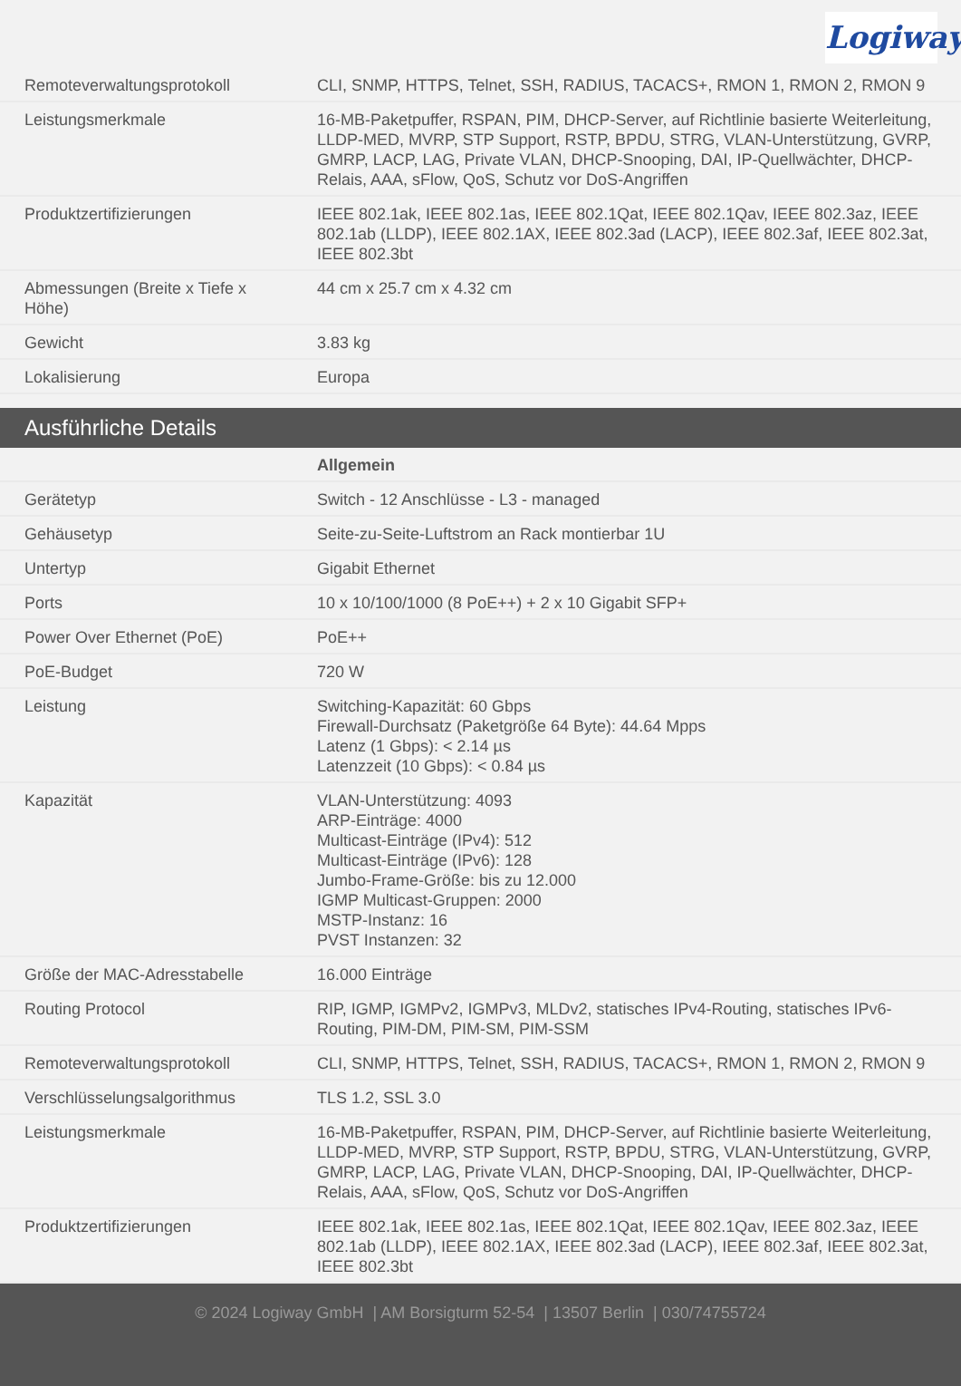Logiway
| Remoteverwaltungsprotokoll | CLI, SNMP, HTTPS, Telnet, SSH, RADIUS, TACACS+, RMON 1, RMON 2, RMON 9 |
| Leistungsmerkmale | 16-MB-Paketpuffer, RSPAN, PIM, DHCP-Server, auf Richtlinie basierte Weiterleitung, LLDP-MED, MVRP, STP Support, RSTP, BPDU, STRG, VLAN-Unterstützung, GVRP, GMRP, LACP, LAG, Private VLAN, DHCP-Snooping, DAI, IP-Quellwächter, DHCP-Relais, AAA, sFlow, QoS, Schutz vor DoS-Angriffen |
| Produktzertifizierungen | IEEE 802.1ak, IEEE 802.1as, IEEE 802.1Qat, IEEE 802.1Qav, IEEE 802.3az, IEEE 802.1ab (LLDP), IEEE 802.1AX, IEEE 802.3ad (LACP), IEEE 802.3af, IEEE 802.3at, IEEE 802.3bt |
| Abmessungen (Breite x Tiefe x Höhe) | 44 cm x 25.7 cm x 4.32 cm |
| Gewicht | 3.83 kg |
| Lokalisierung | Europa |
Ausführliche Details
| | Allgemein |
| Gerätetyp | Switch - 12 Anschlüsse - L3 - managed |
| Gehäusetyp | Seite-zu-Seite-Luftstrom an Rack montierbar 1U |
| Untertyp | Gigabit Ethernet |
| Ports | 10 x 10/100/1000 (8 PoE++) + 2 x 10 Gigabit SFP+ |
| Power Over Ethernet (PoE) | PoE++ |
| PoE-Budget | 720 W |
| Leistung | Switching-Kapazität: 60 Gbps Firewall-Durchsatz (Paketgröße 64 Byte): 44.64 Mpps Latenz (1 Gbps): < 2.14 µs Latenzzeit (10 Gbps): < 0.84 µs |
| Kapazität | VLAN-Unterstützung: 4093 ARP-Einträge: 4000 Multicast-Einträge (IPv4): 512 Multicast-Einträge (IPv6): 128 Jumbo-Frame-Größe: bis zu 12.000 IGMP Multicast-Gruppen: 2000 MSTP-Instanz: 16 PVST Instanzen: 32 |
| Größe der MAC-Adresstabelle | 16.000 Einträge |
| Routing Protocol | RIP, IGMP, IGMPv2, IGMPv3, MLDv2, statisches IPv4-Routing, statisches IPv6-Routing, PIM-DM, PIM-SM, PIM-SSM |
| Remoteverwaltungsprotokoll | CLI, SNMP, HTTPS, Telnet, SSH, RADIUS, TACACS+, RMON 1, RMON 2, RMON 9 |
| Verschlüsselungsalgorithmus | TLS 1.2, SSL 3.0 |
| Leistungsmerkmale | 16-MB-Paketpuffer, RSPAN, PIM, DHCP-Server, auf Richtlinie basierte Weiterleitung, LLDP-MED, MVRP, STP Support, RSTP, BPDU, STRG, VLAN-Unterstützung, GVRP, GMRP, LACP, LAG, Private VLAN, DHCP-Snooping, DAI, IP-Quellwächter, DHCP-Relais, AAA, sFlow, QoS, Schutz vor DoS-Angriffen |
| Produktzertifizierungen | IEEE 802.1ak, IEEE 802.1as, IEEE 802.1Qat, IEEE 802.1Qav, IEEE 802.3az, IEEE 802.1ab (LLDP), IEEE 802.1AX, IEEE 802.3ad (LACP), IEEE 802.3af, IEEE 802.3at, IEEE 802.3bt |
© 2024 Logiway GmbH | AM Borsigturm 52-54 | 13507 Berlin | 030/74755724